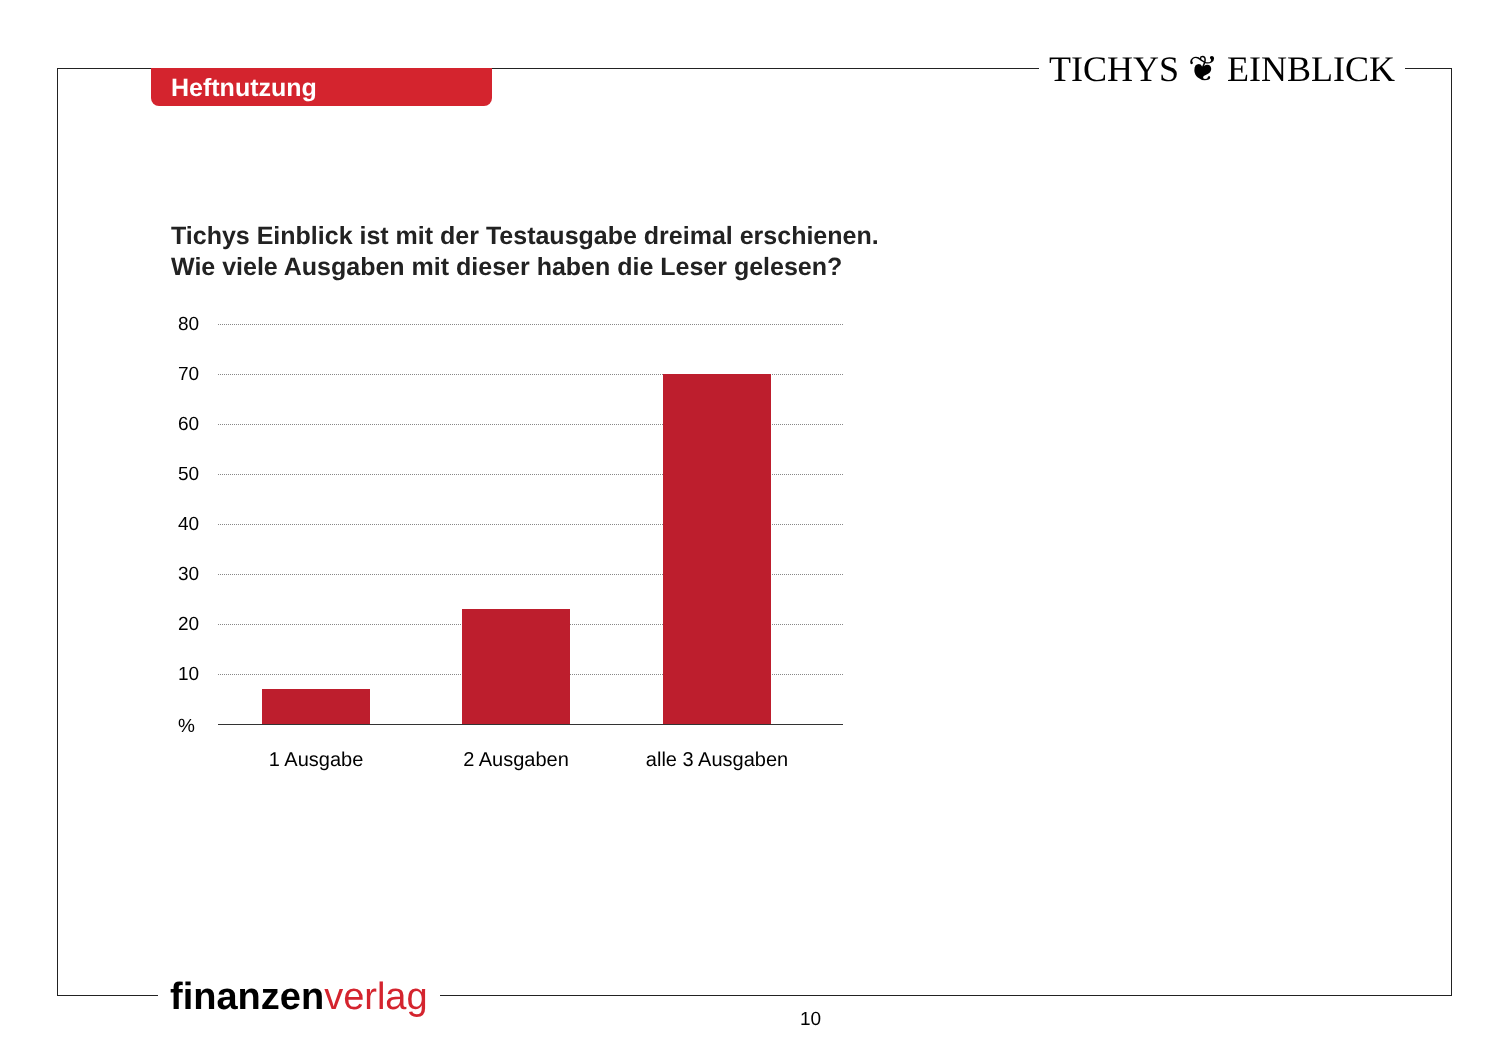Heftnutzung TICHYS ❦ EINBLICK
Tichys Einblick ist mit der Testausgabe dreimal erschienen.
Wie viele Ausgaben mit dieser haben die Leser gelesen?
80
70
60
50
40
30
20
10
%
1 Ausgabe 2 Ausgaben alle 3 Ausgaben
finanzen verlag 10